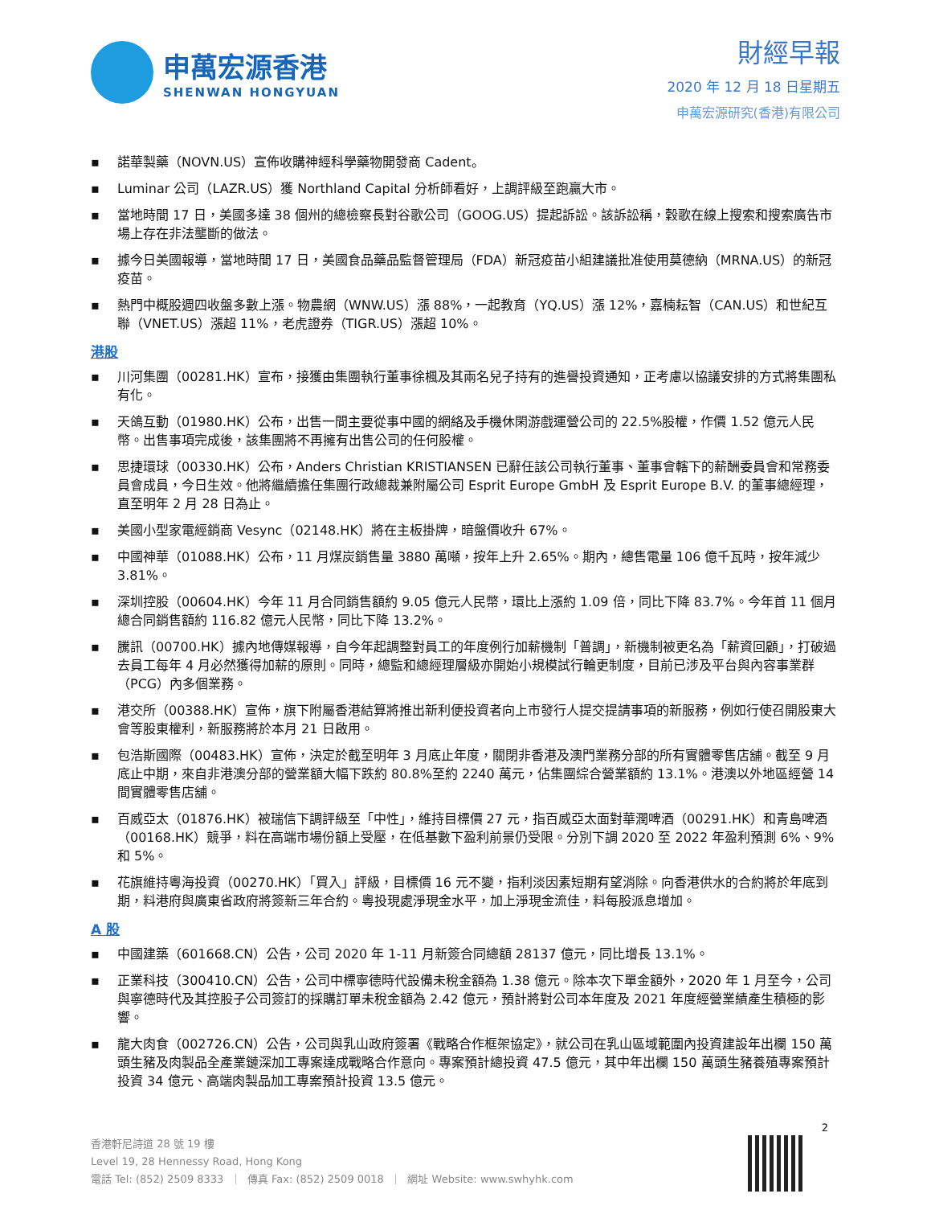申萬宏源香港
SHENWAN HONGYUAN
財經早報
2020 年 12 月 18 日星期五
申萬宏源研究(香港)有限公司
▪ 諾華製藥（NOVN.US）宣佈收購神經科學藥物開發商 Cadent。
▪ Luminar 公司（LAZR.US）獲 Northland Capital 分析師看好，上調評級至跑贏大市。
▪ 當地時間 17 日，美國多達 38 個州的總檢察長對谷歌公司（GOOG.US）提起訴訟。該訴訟稱，穀歌在線上搜索和搜索廣告市場上存在非法壟斷的做法。
▪ 據今日美國報導，當地時間 17 日，美國食品藥品監督管理局（FDA）新冠疫苗小組建議批准使用莫德納（MRNA.US）的新冠疫苗。
▪ 熱門中概股週四收盤多數上漲。物農網（WNW.US）漲 88%，一起教育（YQ.US）漲 12%，嘉楠耘智（CAN.US）和世紀互聯（VNET.US）漲超 11%，老虎證券（TIGR.US）漲超 10%。
港股
▪ 川河集團（00281.HK）宣布，接獲由集團執行董事徐楓及其兩名兒子持有的進譽投資通知，正考慮以協議安排的方式將集團私有化。
▪ 天鴿互動（01980.HK）公布，出售一間主要從事中國的網絡及手機休閑游戲運營公司的 22.5%股權，作價 1.52 億元人民幣。出售事項完成後，該集團將不再擁有出售公司的任何股權。
▪ 思捷環球（00330.HK）公布，Anders Christian KRISTIANSEN 已辭任該公司執行董事、董事會轄下的薪酬委員會和常務委員會成員，今日生效。他將繼續擔任集團行政總裁兼附屬公司 Esprit Europe GmbH 及 Esprit Europe B.V. 的董事總經理，直至明年 2 月 28 日為止。
▪ 美國小型家電經銷商 Vesync（02148.HK）將在主板掛牌，暗盤價收升 67%。
▪ 中國神華（01088.HK）公布，11 月煤炭銷售量 3880 萬噸，按年上升 2.65%。期內，總售電量 106 億千瓦時，按年減少 3.81%。
▪ 深圳控股（00604.HK）今年 11 月合同銷售額約 9.05 億元人民幣，環比上漲約 1.09 倍，同比下降 83.7%。今年首 11 個月總合同銷售額約 116.82 億元人民幣，同比下降 13.2%。
▪ 騰訊（00700.HK）據內地傳媒報導，自今年起調整對員工的年度例行加薪機制「普調」，新機制被更名為「薪資回顧」，打破過去員工每年 4 月必然獲得加薪的原則。同時，總監和總經理層級亦開始小規模試行輪更制度，目前已涉及平台與內容事業群（PCG）內多個業務。
▪ 港交所（00388.HK）宣佈，旗下附屬香港結算將推出新利便投資者向上市發行人提交提請事項的新服務，例如行使召開股東大會等股東權利，新服務將於本月 21 日啟用。
▪ 包浩斯國際（00483.HK）宣佈，決定於截至明年 3 月底止年度，關閉非香港及澳門業務分部的所有實體零售店舖。截至 9 月底止中期，來自非港澳分部的營業額大幅下跌約 80.8%至約 2240 萬元，佔集團綜合營業額約 13.1%。港澳以外地區經營 14 間實體零售店舖。
▪ 百威亞太（01876.HK）被瑞信下調評級至「中性」，維持目標價 27 元，指百威亞太面對華潤啤酒（00291.HK）和青島啤酒（00168.HK）競爭，料在高端市場份額上受壓，在低基數下盈利前景仍受限。分別下調 2020 至 2022 年盈利預測 6%、9%和 5%。
▪ 花旗維持粵海投資（00270.HK）「買入」評級，目標價 16 元不變，指利淡因素短期有望消除。向香港供水的合約將於年底到期，料港府與廣東省政府將簽新三年合約。粵投現處淨現金水平，加上淨現金流佳，料每股派息增加。
A 股
▪ 中國建築（601668.CN）公告，公司 2020 年 1-11 月新簽合同總額 28137 億元，同比增長 13.1%。
▪ 正業科技（300410.CN）公告，公司中標寧德時代設備未稅金額為 1.38 億元。除本次下單金額外，2020 年 1 月至今，公司與寧德時代及其控股子公司簽訂的採購訂單未稅金額為 2.42 億元，預計將對公司本年度及 2021 年度經營業績產生積極的影響。
▪ 龍大肉食（002726.CN）公告，公司與乳山政府簽署《戰略合作框架協定》，就公司在乳山區域範圍內投資建設年出欄 150 萬頭生豬及肉製品全產業鏈深加工專案達成戰略合作意向。專案預計總投資 47.5 億元，其中年出欄 150 萬頭生豬養殖專案預計投資 34 億元、高端肉製品加工專案預計投資 13.5 億元。
2
香港軒尼詩道 28 號 19 樓
Level 19, 28 Hennessy Road, Hong Kong
電話 Tel: (852) 2509 8333 ｜ 傳真 Fax: (852) 2509 0018 ｜ 網址 Website: www.swhyhk.com